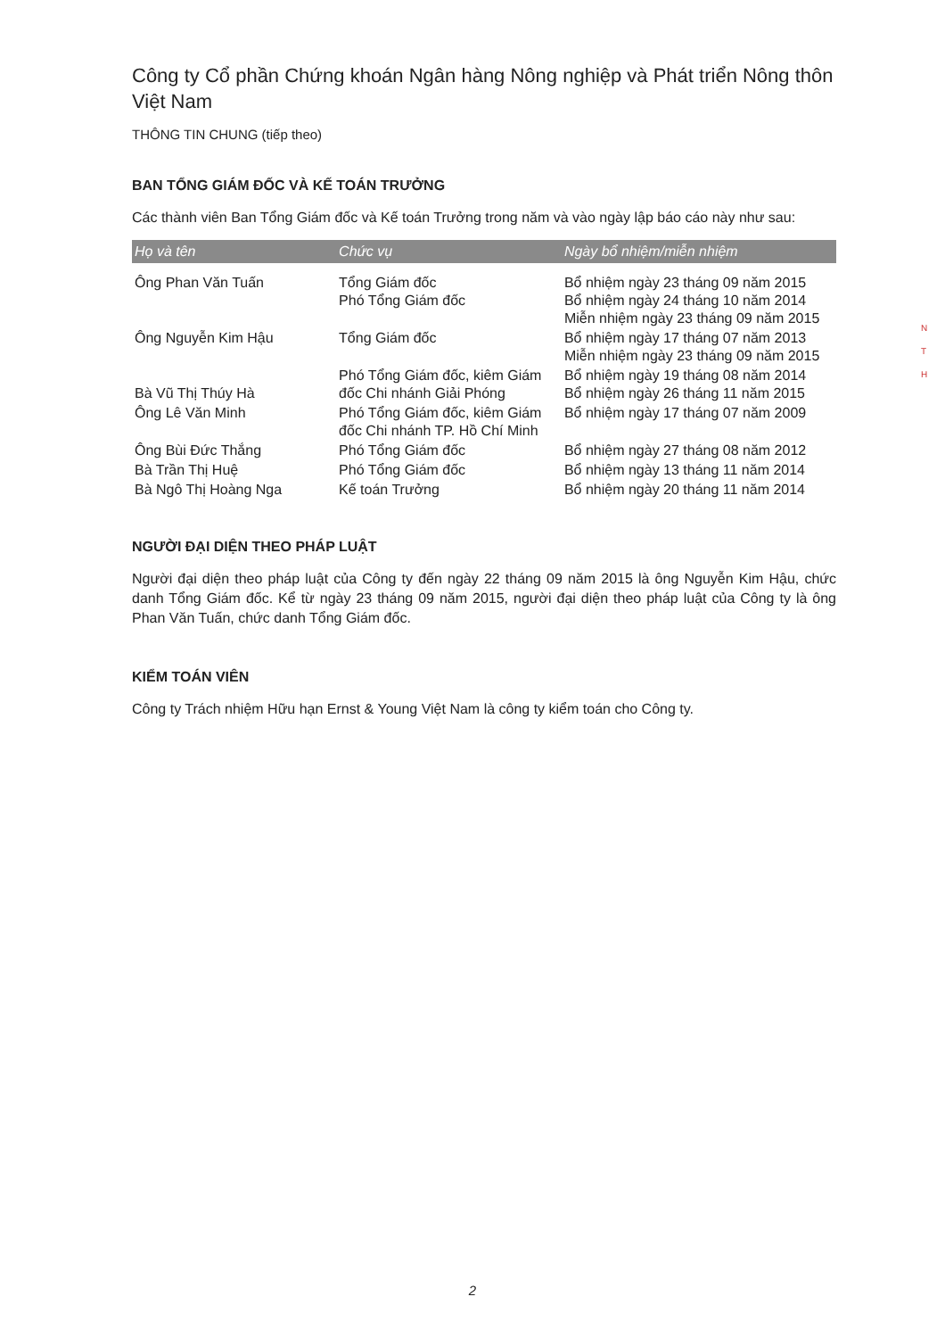Công ty Cổ phần Chứng khoán Ngân hàng Nông nghiệp và Phát triển Nông thôn Việt Nam
THÔNG TIN CHUNG (tiếp theo)
BAN TỔNG GIÁM ĐỐC VÀ KẾ TOÁN TRƯỞNG
Các thành viên Ban Tổng Giám đốc và Kế toán Trưởng trong năm và vào ngày lập báo cáo này như sau:
| Họ và tên | Chức vụ | Ngày bổ nhiệm/miễn nhiệm |
| --- | --- | --- |
| Ông Phan Văn Tuấn | Tổng Giám đốc Phó Tổng Giám đốc | Bổ nhiệm ngày 23 tháng 09 năm 2015 Bổ nhiệm ngày 24 tháng 10 năm 2014 Miễn nhiệm ngày 23 tháng 09 năm 2015 |
| Ông Nguyễn Kim Hậu | Tổng Giám đốc | Bổ nhiệm ngày 17 tháng 07 năm 2013 Miễn nhiệm ngày 23 tháng 09 năm 2015 |
| Bà Vũ Thị Thúy Hà | Phó Tổng Giám đốc, kiêm Giám đốc Chi nhánh Giải Phóng | Bổ nhiệm ngày 19 tháng 08 năm 2014 Bổ nhiệm ngày 26 tháng 11 năm 2015 |
| Ông Lê Văn Minh | Phó Tổng Giám đốc, kiêm Giám đốc Chi nhánh TP. Hồ Chí Minh | Bổ nhiệm ngày 17 tháng 07 năm 2009 |
| Ông Bùi Đức Thắng | Phó Tổng Giám đốc | Bổ nhiệm ngày 27 tháng 08 năm 2012 |
| Bà Trần Thị Huệ | Phó Tổng Giám đốc | Bổ nhiệm ngày 13 tháng 11 năm 2014 |
| Bà Ngô Thị Hoàng Nga | Kế toán Trưởng | Bổ nhiệm ngày 20 tháng 11 năm 2014 |
NGƯỜI ĐẠI DIỆN THEO PHÁP LUẬT
Người đại diện theo pháp luật của Công ty đến ngày 22 tháng 09 năm 2015 là ông Nguyễn Kim Hậu, chức danh Tổng Giám đốc. Kể từ ngày 23 tháng 09 năm 2015, người đại diện theo pháp luật của Công ty là ông Phan Văn Tuấn, chức danh Tổng Giám đốc.
KIỂM TOÁN VIÊN
Công ty Trách nhiệm Hữu hạn Ernst & Young Việt Nam là công ty kiểm toán cho Công ty.
N
T
H
2